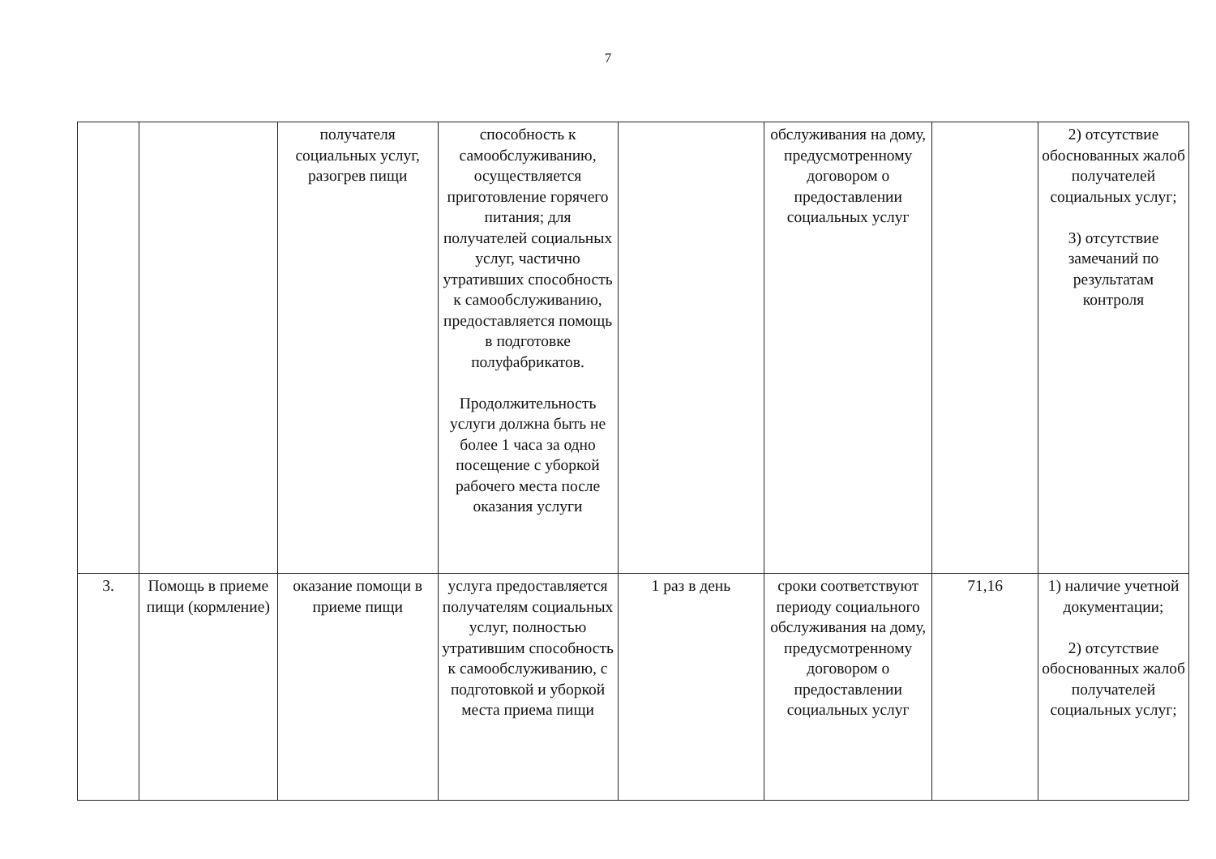7
| | | получателя социальных услуг, разогрев пищи | способность к самообслуживанию, осуществляется приготовление горячего питания; для получателей социальных услуг, частично утративших способность к самообслуживанию, предоставляется помощь в подготовке полуфабрикатов. Продолжительность услуги должна быть не более 1 часа за одно посещение с уборкой рабочего места после оказания услуги | | обслуживания на дому, предусмотренному договором о предоставлении социальных услуг | | 2) отсутствие обоснованных жалоб получателей социальных услуг; 3) отсутствие замечаний по результатам контроля |
| 3. | Помощь в приеме пищи (кормление) | оказание помощи в приеме пищи | услуга предоставляется получателям социальных услуг, полностью утратившим способность к самообслуживанию, с подготовкой и уборкой места приема пищи | 1 раз в день | сроки соответствуют периоду социального обслуживания на дому, предусмотренному договором о предоставлении социальных услуг | 71,16 | 1) наличие учетной документации; 2) отсутствие обоснованных жалоб получателей социальных услуг; |